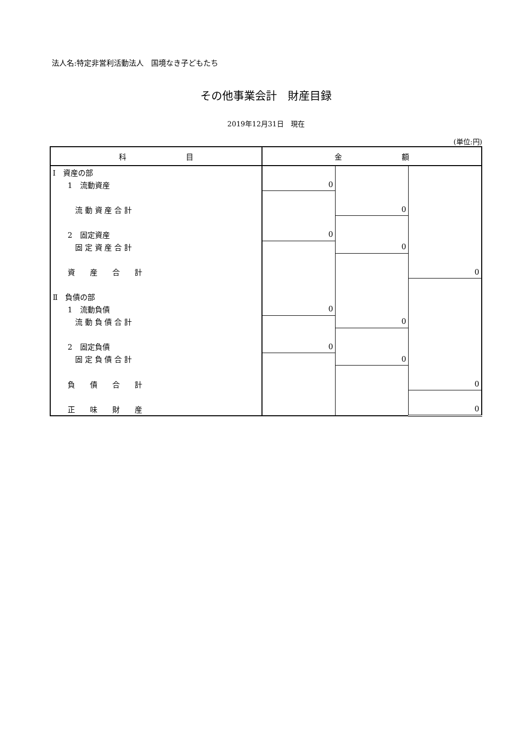法人名:特定非営利活動法人　国境なき子どもたち
その他事業会計　財産目録
2019年12月31日　現在
(単位:円)
| 科 目 | 金 額 | | |
| --- | --- | --- | --- |
| Ⅰ 資産の部 | | | |
| 1 流動資産 | 0 | | |
| 流 動 資 産 合 計 | | 0 | |
| 2 固定資産 | 0 | | |
| 固 定 資 産 合 計 | | 0 | |
| 資 産 合 計 | | | 0 |
| Ⅱ 負債の部 | | | |
| 1 流動負債 | 0 | | |
| 流 動 負 債 合 計 | | 0 | |
| 2 固定負債 | 0 | | |
| 固 定 負 債 合 計 | | 0 | |
| 負 債 合 計 | | | 0 |
| 正 味 財 産 | | | 0 |